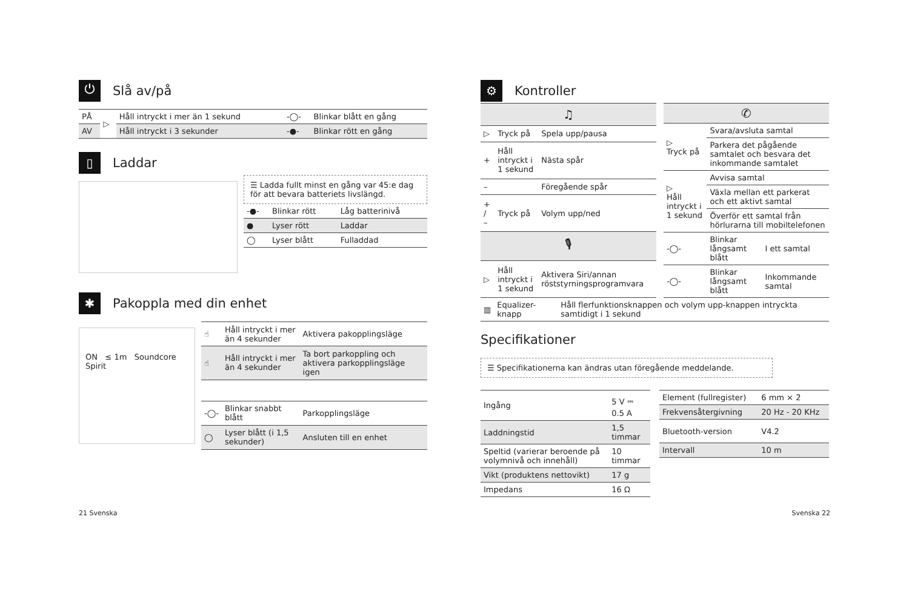⏻ Slå av/på
| PÅ | ▷ | Håll intryckt i mer än 1 sekund | -◯- | Blinkar blått en gång |
| AV | | Håll intryckt i 3 sekunder | -●- | Blinkar rött en gång |
▯ Laddar
☰ Ladda fullt minst en gång var 45:e dag för att bevara batteriets livslängd.
| -●- | Blinkar rött | Låg batterinivå |
| ● | Lyser rött | Laddar |
| ◯ | Lyser blått | Fulladdad |
✱ Pakoppla med din enhet
ON ≤ 1m Soundcore Spirit
| ☝ | Håll intryckt i mer än 4 sekunder | Aktivera pakopplingsläge |
| ☝ | Håll intryckt i mer än 4 sekunder | Ta bort parkoppling och aktivera parkopplingsläge igen |
| -◯- | Blinkar snabbt blått | Parkopplingsläge |
| ◯ | Lyser blått (i 1,5 sekunder) | Ansluten till en enhet |
⚙ Kontroller
| ♫ | | |
| ▷ | Tryck på | Spela upp/pausa |
| + | Håll intryckt i 1 sekund | Nästa spår |
| – | | Föregående spår |
| + / – | Tryck på | Volym upp/ned |
| 🎙 | | |
| ▷ | Håll intryckt i 1 sekund | Aktivera Siri/annan röststyrningsprogramvara |
| ✆ | | |
| ▷ Tryck på | Svara/avsluta samtal | |
| | Parkera det pågående samtalet och besvara det inkommande samtalet | |
| ▷ Håll intryckt i 1 sekund | Avvisa samtal | |
| | Växla mellan ett parkerat och ett aktivt samtal | |
| | Överför ett samtal från hörlurarna till mobiltelefonen | |
| -◯- | Blinkar långsamt blått | I ett samtal |
| -◯- | Blinkar långsamt blått | Inkommande samtal |
| ▥ | Equalizer-knapp | Håll flerfunktionsknappen och volym upp-knappen intryckta samtidigt i 1 sekund |
Specifikationer
☰ Specifikationerna kan ändras utan föregående meddelande.
| Ingång | 5 V ⎓ 0.5 A |
| Laddningstid | 1,5 timmar |
| Speltid (varierar beroende på volymnivå och innehåll) | 10 timmar |
| Vikt (produktens nettovikt) | 17 g |
| Impedans | 16 Ω |
| Element (fullregister) | 6 mm × 2 |
| Frekvensåtergivning | 20 Hz - 20 KHz |
| Bluetooth-version | V4.2 |
| Intervall | 10 m |
21 Svenska Svenska 22